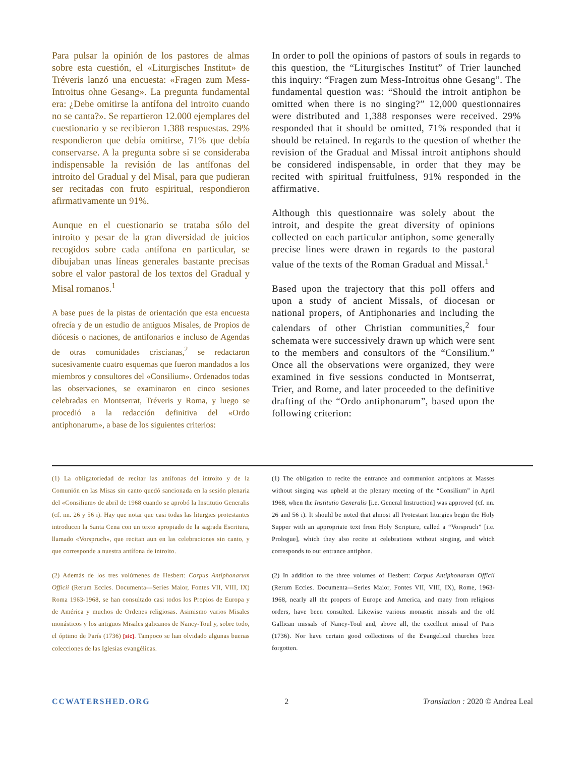Para pulsar la opinión de los pastores de almas sobre esta cuestión, el «Liturgisches Institut» de Tréveris lanzó una encuesta: «Fragen zum Mess-Introitus ohne Gesang». La pregunta fundamental era: ¿Debe omitirse la antífona del introito cuando no se canta?». Se repartieron 12.000 ejemplares del cuestionario y se recibieron 1.388 respuestas. 29% respondieron que debía omitirse, 71% que debía conservarse. A la pregunta sobre si se consideraba indispensable la revisión de las antífonas del introito del Gradual y del Misal, para que pudieran ser recitadas con fruto espiritual, respondieron afirmativamente un 91%.
Aunque en el cuestionario se trataba sólo del introito y pesar de la gran diversidad de juicios recogidos sobre cada antífona en particular, se dibujaban unas líneas generales bastante precisas sobre el valor pastoral de los textos del Gradual y Misal romanos.<sup>1</sup>
A base pues de la pistas de orientación que esta encuesta ofrecía y de un estudio de antiguos Misales, de Propios de diócesis o naciones, de antifonarios e incluso de Agendas de otras comunidades criscianas,<sup>2</sup> se redactaron sucesivamente cuatro esquemas que fueron mandados a los miembros y consultores del «Consilium». Ordenados todas las observaciones, se examinaron en cinco sesiones celebradas en Montserrat, Tréveris y Roma, y luego se procedió a la redacción definitiva del «Ordo antiphonarum», a base de los siguientes criterios:
In order to poll the opinions of pastors of souls in regards to this question, the “Liturgisches Institut” of Trier launched this inquiry: “Fragen zum Mess-Introitus ohne Gesang”. The fundamental question was: “Should the introit antiphon be omitted when there is no singing?” 12,000 questionnaires were distributed and 1,388 responses were received. 29% responded that it should be omitted, 71% responded that it should be retained. In regards to the question of whether the revision of the Gradual and Missal introit antiphons should be considered indispensable, in order that they may be recited with spiritual fruitfulness, 91% responded in the affirmative.
Although this questionnaire was solely about the introit, and despite the great diversity of opinions collected on each particular antiphon, some generally precise lines were drawn in regards to the pastoral value of the texts of the Roman Gradual and Missal.<sup>1</sup>
Based upon the trajectory that this poll offers and upon a study of ancient Missals, of diocesan or national propers, of Antiphonaries and including the calendars of other Christian communities,<sup>2</sup> four schemata were successively drawn up which were sent to the members and consultors of the “Consilium.” Once all the observations were organized, they were examined in five sessions conducted in Montserrat, Trier, and Rome, and later proceeded to the definitive drafting of the “Ordo antiphonarum”, based upon the following criterion:
(1) La obligatoriedad de recitar las antífonas del introito y de la Comunión en las Misas sin canto quedó sancionada en la sesión plenaria del «Consilium» de abril de 1968 cuando se aprobó la Institutio Generalis (cf. nn. 26 y 56 i). Hay que notar que casi todas las liturgies protestantes introducen la Santa Cena con un texto apropiado de la sagrada Escritura, llamado «Vorspruch», que recitan aun en las celebraciones sin canto, y que corresponde a nuestra antífona de introito.
(2) Además de los tres volúmenes de Hesbert: Corpus Antiphonarum Officii (Rerum Eccles. Documenta—Series Maior, Fontes VII, VIII, IX) Roma 1963-1968, se han consultado casi todos los Propios de Europa y de América y muchos de Ordenes religiosas. Asimismo varios Misales monásticos y los antiguos Misales galicanos de Nancy-Toul y, sobre todo, el óptimo de París (1736) [sic]. Tampoco se han olvidado algunas buenas colecciones de las Iglesias evangélicas.
(1) The obligation to recite the entrance and communion antiphons at Masses without singing was upheld at the plenary meeting of the “Consilium” in April 1968, when the Institutio Generalis [i.e. General Instruction] was approved (cf. nn. 26 and 56 i). It should be noted that almost all Protestant liturgies begin the Holy Supper with an appropriate text from Holy Scripture, called a “Vorspruch” [i.e. Prologue], which they also recite at celebrations without singing, and which corresponds to our entrance antiphon.
(2) In addition to the three volumes of Hesbert: Corpus Antiphonarum Officii (Rerum Eccles. Documenta—Series Maior, Fontes VII, VIII, IX), Rome, 1963-1968, nearly all the propers of Europe and America, and many from religious orders, have been consulted. Likewise various monastic missals and the old Gallican missals of Nancy-Toul and, above all, the excellent missal of Paris (1736). Nor have certain good collections of the Evangelical churches been forgotten.
CCWATERSHED.ORG 2 Translation : 2020 © Andrea Leal